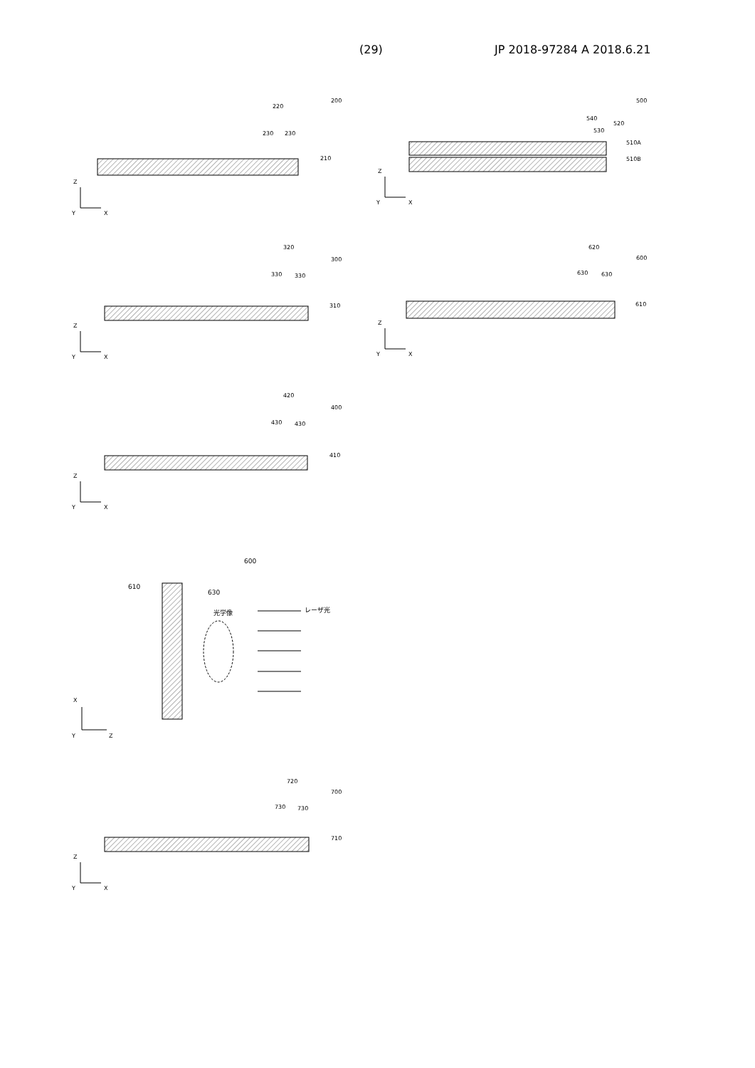(29) JP 2018-97284 A 2018.6.21
220
200
230
230
210
320
300
330
330
310
420
400
430
430
410
500
540
530
520
510A
510B
620
600
630
630
610
600
610
630
光学像
レーザ光
720
700
730
730
710
Z
Y
X
Z
Y
X
Z
Y
X
Z
Y
X
Z
Y
X
X
Y
Z
Z
Y
X